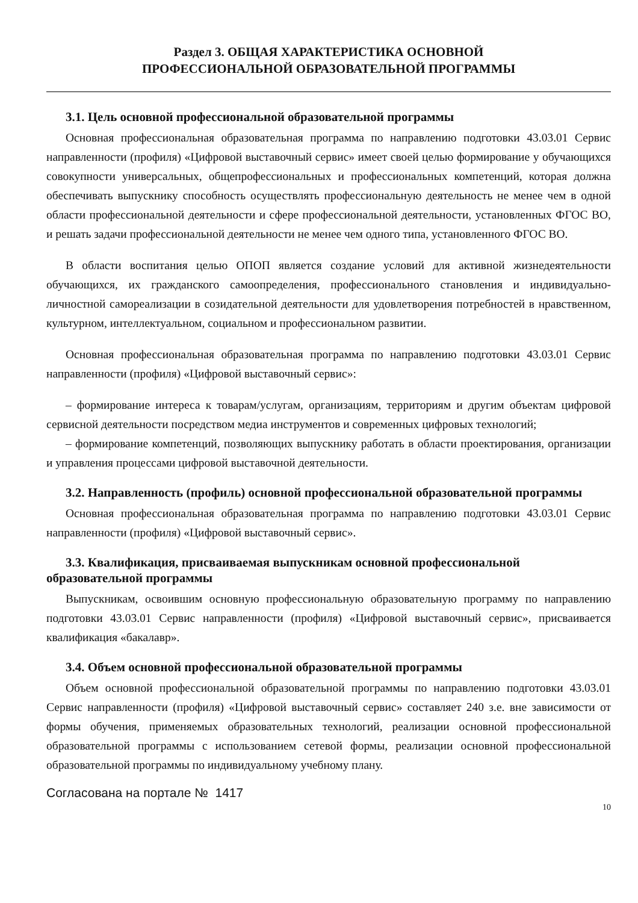Раздел 3. ОБЩАЯ ХАРАКТЕРИСТИКА ОСНОВНОЙ
ПРОФЕССИОНАЛЬНОЙ ОБРАЗОВАТЕЛЬНОЙ ПРОГРАММЫ
3.1. Цель основной профессиональной образовательной программы
Основная профессиональная образовательная программа по направлению подготовки 43.03.01 Сервис направленности (профиля) «Цифровой выставочный сервис» имеет своей целью формирование у обучающихся совокупности универсальных, общепрофессиональных и профессиональных компетенций, которая должна обеспечивать выпускнику способность осуществлять профессиональную деятельность не менее чем в одной области профессиональной деятельности и сфере профессиональной деятельности, установленных ФГОС ВО, и решать задачи профессиональной деятельности не менее чем одного типа, установленного ФГОС ВО.
В области воспитания целью ОПОП является создание условий для активной жизнедеятельности обучающихся, их гражданского самоопределения, профессионального становления и индивидуально-личностной самореализации в созидательной деятельности для удовлетворения потребностей в нравственном, культурном, интеллектуальном, социальном и профессиональном развитии.
Основная профессиональная образовательная программа по направлению подготовки 43.03.01 Сервис направленности (профиля) «Цифровой выставочный сервис»:
– формирование интереса к товарам/услугам, организациям, территориям и другим объектам цифровой сервисной деятельности посредством медиа инструментов и современных цифровых технологий;
– формирование компетенций, позволяющих выпускнику работать в области проектирования, организации и управления процессами цифровой выставочной деятельности.
3.2. Направленность (профиль) основной профессиональной образовательной программы
Основная профессиональная образовательная программа по направлению подготовки 43.03.01 Сервис направленности (профиля) «Цифровой выставочный сервис».
3.3. Квалификация, присваиваемая выпускникам основной профессиональной образовательной программы
Выпускникам, освоившим основную профессиональную образовательную программу по направлению подготовки 43.03.01 Сервис направленности (профиля) «Цифровой выставочный сервис», присваивается квалификация «бакалавр».
3.4. Объем основной профессиональной образовательной программы
Объем основной профессиональной образовательной программы по направлению подготовки 43.03.01 Сервис направленности (профиля) «Цифровой выставочный сервис» составляет 240 з.е. вне зависимости от формы обучения, применяемых образовательных технологий, реализации основной профессиональной образовательной программы с использованием сетевой формы, реализации основной профессиональной образовательной программы по индивидуальному учебному плану.
Согласована на портале № 1417
10